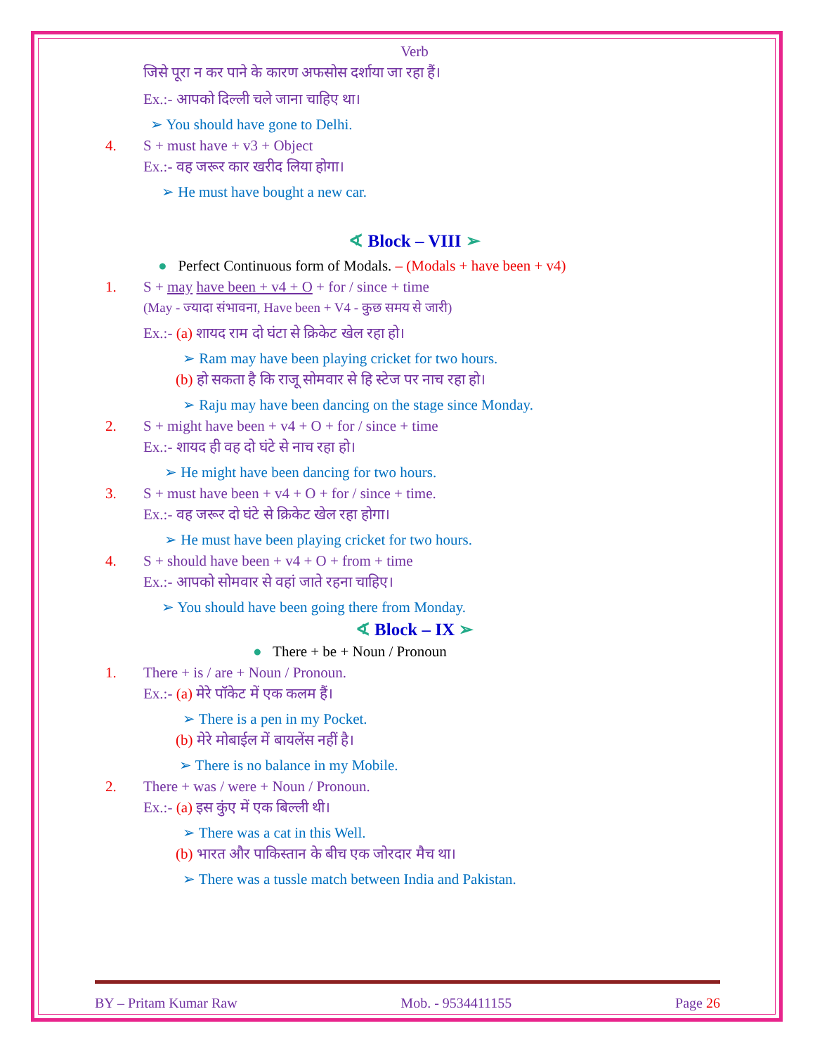Verb
जिसे पूरा न कर पाने के कारण अफसोस दर्शाया जा रहा हैं।
Ex.:- आपको दिल्ली चले जाना चाहिए था।
➢ You should have gone to Delhi.
4. S + must have + v3 + Object
Ex.:- वह जरूर कार खरीद लिया होगा।
➢ He must have bought a new car.
∢ Block – VIII ➢
● Perfect Continuous form of Modals. – (Modals + have been + v4)
1. S + may have been + v4 + O + for / since + time
(May - ज्यादा संभावना, Have been + V4 - कुछ समय से जारी)
Ex.:- (a) शायद राम दो घंटा से क्रिकेट खेल रहा हो।
➢ Ram may have been playing cricket for two hours.
(b) हो सकता है कि राजू सोमवार से हि स्टेज पर नाच रहा हो।
➢ Raju may have been dancing on the stage since Monday.
2. S + might have been + v4 + O + for / since + time
Ex.:- शायद ही वह दो घंटे से नाच रहा हो।
➢ He might have been dancing for two hours.
3. S + must have been + v4 + O + for / since + time.
Ex.:- वह जरूर दो घंटे से क्रिकेट खेल रहा होगा।
➢ He must have been playing cricket for two hours.
4. S + should have been + v4 + O + from + time
Ex.:- आपको सोमवार से वहां जाते रहना चाहिए।
➢ You should have been going there from Monday.
∢ Block – IX ➢
● There + be + Noun / Pronoun
1. There + is / are + Noun / Pronoun.
Ex.:- (a) मेरे पॉकेट में एक कलम हैं।
➢ There is a pen in my Pocket.
(b) मेरे मोबाईल में बायलेंस नहीं है।
➢ There is no balance in my Mobile.
2. There + was / were + Noun / Pronoun.
Ex.:- (a) इस कुंए में एक बिल्ली थी।
➢ There was a cat in this Well.
(b) भारत और पाकिस्तान के बीच एक जोरदार मैच था।
➢ There was a tussle match between India and Pakistan.
BY – Pritam Kumar Raw Mob. - 9534411155 Page 26